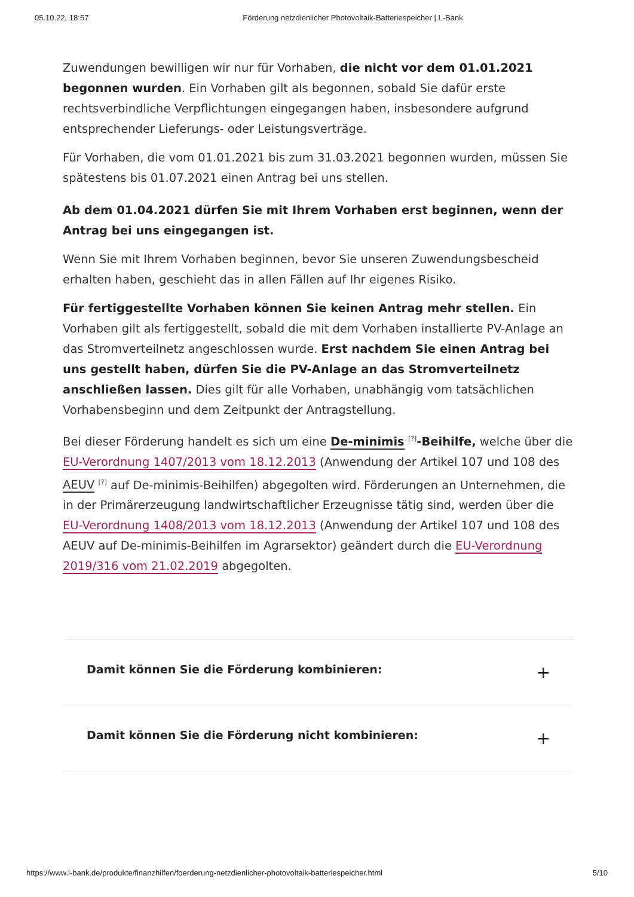05.10.22, 18:57 Förderung netzdienlicher Photovoltaik-Batteriespeicher | L-Bank
Zuwendungen bewilligen wir nur für Vorhaben, die nicht vor dem 01.01.2021 begonnen wurden. Ein Vorhaben gilt als begonnen, sobald Sie dafür erste rechtsverbindliche Verpflichtungen eingegangen haben, insbesondere aufgrund entsprechender Lieferungs- oder Leistungsverträge.
Für Vorhaben, die vom 01.01.2021 bis zum 31.03.2021 begonnen wurden, müssen Sie spätestens bis 01.07.2021 einen Antrag bei uns stellen.
Ab dem 01.04.2021 dürfen Sie mit Ihrem Vorhaben erst beginnen, wenn der Antrag bei uns eingegangen ist.
Wenn Sie mit Ihrem Vorhaben beginnen, bevor Sie unseren Zuwendungsbescheid erhalten haben, geschieht das in allen Fällen auf Ihr eigenes Risiko.
Für fertiggestellte Vorhaben können Sie keinen Antrag mehr stellen. Ein Vorhaben gilt als fertiggestellt, sobald die mit dem Vorhaben installierte PV-Anlage an das Stromverteilnetz angeschlossen wurde. Erst nachdem Sie einen Antrag bei uns gestellt haben, dürfen Sie die PV-Anlage an das Stromverteilnetz anschließen lassen. Dies gilt für alle Vorhaben, unabhängig vom tatsächlichen Vorhabensbeginn und dem Zeitpunkt der Antragstellung.
Bei dieser Förderung handelt es sich um eine De-minimis <sup>[?]</sup>-Beihilfe, welche über die EU-Verordnung 1407/2013 vom 18.12.2013 (Anwendung der Artikel 107 und 108 des AEUV <sup>[?]</sup> auf De-minimis-Beihilfen) abgegolten wird. Förderungen an Unternehmen, die in der Primärerzeugung landwirtschaftlicher Erzeugnisse tätig sind, werden über die EU-Verordnung 1408/2013 vom 18.12.2013 (Anwendung der Artikel 107 und 108 des AEUV auf De-minimis-Beihilfen im Agrarsektor) geändert durch die EU-Verordnung 2019/316 vom 21.02.2019 abgegolten.
Damit können Sie die Förderung kombinieren: +
Damit können Sie die Förderung nicht kombinieren: +
https://www.l-bank.de/produkte/finanzhilfen/foerderung-netzdienlicher-photovoltaik-batteriespeicher.html 5/10